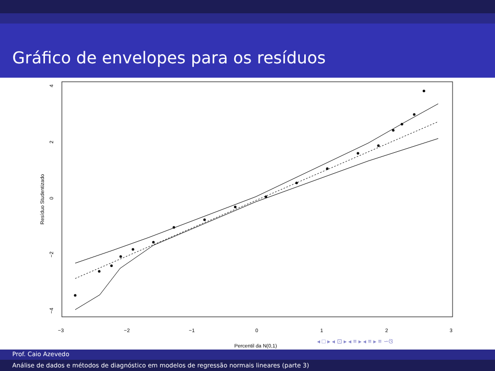Gráfico de envelopes para os resíduos
−3
−2
−1
0
1
2
3
Percentil da N(0,1)
4
2
0
−2
−4
Resíduo Studentizado
◂ □ ▸ ◂ ⊡ ▸ ◂ ≡ ▸ ◂ ≡ ▸ ≡ ∽ଓ
Prof. Caio Azevedo
Análise de dados e métodos de diagnóstico em modelos de regressão normais lineares (parte 3)